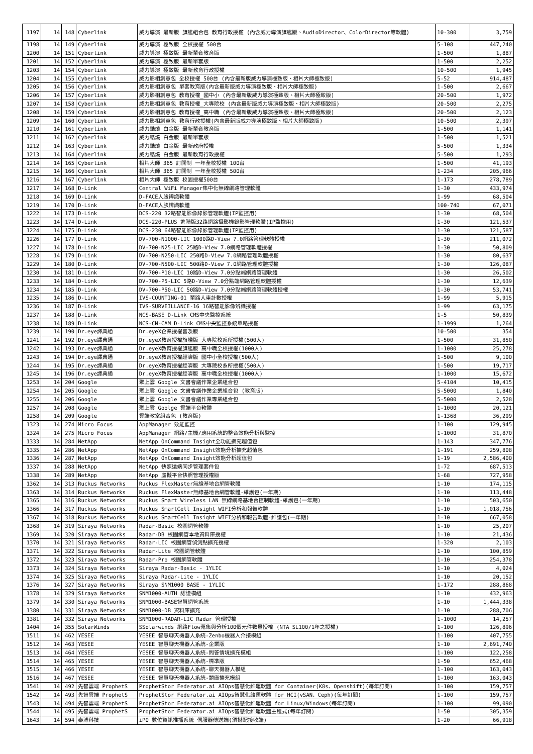| 1197 | 14 | 148 | Cyberlink | 威力導演 最新版 旗艦組合包 教育行政授權 (內含威力導演旗艦版、AudioDirector、ColorDirector等軟體) | 10-300 | 3,759 |
| 1198 | 14 | 149 | Cyberlink | 威力導演 極致版 全校授權 500台 | 5-108 | 447,240 |
| 1200 | 14 | 151 | Cyberlink | 威力導演 極致版 最新單套教育版 | 1-500 | 1,887 |
| 1201 | 14 | 152 | Cyberlink | 威力導演 極致版 最新單套版 | 1-500 | 2,252 |
| 1203 | 14 | 154 | Cyberlink | 威力導演 極致版 最新教育行政授權 | 10-500 | 1,945 |
| 1204 | 14 | 155 | Cyberlink | 威力影相創意包 全校授權 500台 (內含最新版威力導演極致版、相片大師極致版) | 5-52 | 914,487 |
| 1205 | 14 | 156 | Cyberlink | 威力影相創意包 單套教育版(內含最新版威力導演極致版、相片大師極致版) | 1-500 | 2,667 |
| 1206 | 14 | 157 | Cyberlink | 威力影相創意包 教育授權_國中小 (內含最新版威力導演極致版、相片大師極致版) | 20-500 | 1,972 |
| 1207 | 14 | 158 | Cyberlink | 威力影相創意包 教育授權_大專院校 (內含最新版威力導演極致版、相片大師極致版) | 20-500 | 2,275 |
| 1208 | 14 | 159 | Cyberlink | 威力影相創意包 教育授權_高中職 (內含最新版威力導演極致版、相片大師極致版) | 20-500 | 2,123 |
| 1209 | 14 | 160 | Cyberlink | 威力影相創意包 教育行政授權(內含最新版威力導演極致版、相片大師極致版) | 10-500 | 2,397 |
| 1210 | 14 | 161 | Cyberlink | 威力酷燒 白金版 最新單套教育版 | 1-500 | 1,141 |
| 1211 | 14 | 162 | Cyberlink | 威力酷燒 白金版 最新單套版 | 1-500 | 1,521 |
| 1212 | 14 | 163 | Cyberlink | 威力酷燒 白金版 最新政府授權 | 5-500 | 1,334 |
| 1213 | 14 | 164 | Cyberlink | 威力酷燒 白金版 最新教育行政授權 | 5-500 | 1,293 |
| 1214 | 14 | 165 | Cyberlink | 相片大師 365 訂閱制 一年全校授權 100台 | 1-500 | 41,193 |
| 1215 | 14 | 166 | Cyberlink | 相片大師 365 訂閱制 一年全校授權 500台 | 1-234 | 205,966 |
| 1216 | 14 | 167 | Cyberlink | 相片大師 極致版 校園授權500台 | 1-173 | 278,789 |
| 1217 | 14 | 168 | D-Link | Central WiFi Manager集中化無線網路管理軟體 | 1-30 | 433,974 |
| 1218 | 14 | 169 | D-Link | D-FACE人臉辨識軟體 | 1-99 | 68,504 |
| 1219 | 14 | 170 | D-Link | D-FACE人臉辨識軟體 | 100-740 | 67,071 |
| 1222 | 14 | 173 | D-Link | DCS-220 32路智能影像錄影管理軟體(IP監控用) | 1-30 | 68,504 |
| 1223 | 14 | 174 | D-Link | DCS-220-PLUS 進階版32路網路攝影機錄影管理軟體(IP監控用) | 1-30 | 121,537 |
| 1224 | 14 | 175 | D-Link | DCS-230 64路智能影像錄影管理軟體(IP監控用) | 1-30 | 121,587 |
| 1226 | 14 | 177 | D-Link | DV-700-N1000-LIC 1000路D-View 7.0網路管理軟體授權 | 1-30 | 211,072 |
| 1227 | 14 | 178 | D-Link | DV-700-N25-LIC 25路D-View 7.0網路管理軟體授權 | 1-30 | 50,809 |
| 1228 | 14 | 179 | D-Link | DV-700-N250-LIC 250路D-View 7.0網路管理軟體授權 | 1-30 | 80,637 |
| 1229 | 14 | 180 | D-Link | DV-700-N500-LIC 500路D-View 7.0網路管理軟體授權 | 1-30 | 126,087 |
| 1230 | 14 | 181 | D-Link | DV-700-P10-LIC 10路D-View 7.0分點端網路管理軟體 | 1-30 | 26,502 |
| 1233 | 14 | 184 | D-Link | DV-700-P5-LIC 5路D-View 7.0分點端網路管理軟體授權 | 1-30 | 12,639 |
| 1234 | 14 | 185 | D-Link | DV-700-P50-LIC 50路D-View 7.0分點端網路管理軟體授權 | 1-30 | 53,741 |
| 1235 | 14 | 186 | D-Link | IVS-COUNTING-01 單路人車計數授權 | 1-99 | 5,915 |
| 1236 | 14 | 187 | D-Link | IVS-SURVEILLANCE-16 16路智能影像辨識授權 | 1-99 | 63,175 |
| 1237 | 14 | 188 | D-Link | NCS-BASE D-Link CMS中央監控系統 | 1-5 | 50,839 |
| 1238 | 14 | 189 | D-Link | NCS-CN-CAM D-Link CMS中央監控系統單路授權 | 1-1999 | 1,264 |
| 1239 | 14 | 190 | Dr.eye譯典通 | Dr.eyeX企業授權普及版 | 10-500 | 354 |
| 1241 | 14 | 192 | Dr.eye譯典通 | Dr.eyeX教育授權旗艦版 大專院校系所授權(500人) | 1-500 | 31,850 |
| 1242 | 14 | 193 | Dr.eye譯典通 | Dr.eyeX教育授權旗艦版 高中職全校授權(1000人) | 1-1000 | 25,278 |
| 1243 | 14 | 194 | Dr.eye譯典通 | Dr.eyeX教育授權經濟版 國中小全校授權(500人) | 1-500 | 9,100 |
| 1244 | 14 | 195 | Dr.eye譯典通 | Dr.eyeX教育授權經濟版 大專院校系所授權(500人) | 1-500 | 19,717 |
| 1245 | 14 | 196 | Dr.eye譯典通 | Dr.eyeX教育授權經濟版 高中職全校授權(1000人) | 1-1000 | 15,672 |
| 1253 | 14 | 204 | Google | 聚上雲 Google 文書會議作業企業組合包 | 5-4104 | 10,415 |
| 1254 | 14 | 205 | Google | 聚上雲 Google 文書會議作業企業組合包 (教育版) | 5-5000 | 1,840 |
| 1255 | 14 | 206 | Google | 聚上雲 Google 文書會議作業專業組合包 | 5-5000 | 2,528 |
| 1257 | 14 | 208 | Google | 聚上雲 Goolge 雲端平台軟體 | 1-1000 | 20,121 |
| 1258 | 14 | 209 | Google | 雲端教室組合包 (教育版) | 1-1368 | 36,299 |
| 1323 | 14 | 274 | Micro Focus | AppManager 效能監控 | 1-100 | 129,945 |
| 1324 | 14 | 275 | Micro Focus | AppManager 網路/主機/應用系統的整合效能分析與監控 | 1-1000 | 31,870 |
| 1333 | 14 | 284 | NetApp | NetApp OnCommand Insight全功能擴充超值包 | 1-143 | 347,776 |
| 1335 | 14 | 286 | NetApp | NetApp OnCommand Insight效能分析擴充超值包 | 1-191 | 259,808 |
| 1336 | 14 | 287 | NetApp | NetApp OnCommand Insight效能分析超值包 | 1-19 | 2,586,400 |
| 1337 | 14 | 288 | NetApp | NetApp 快照遠端同步管理套件包 | 1-72 | 687,513 |
| 1338 | 14 | 289 | NetApp | NetApp 虛擬平台快照管理授權版 | 1-68 | 727,958 |
| 1362 | 14 | 313 | Ruckus Networks | Ruckus FlexMaster無線基地台網管軟體 | 1-10 | 174,115 |
| 1363 | 14 | 314 | Ruckus Networks | Ruckus FlexMaster無線基地台網管軟體-維護包(一年期) | 1-10 | 113,448 |
| 1365 | 14 | 316 | Ruckus Networks | Ruckus Smart Wireless LAN 無線網路基地台控制軟體-維護包(一年期) | 1-10 | 503,650 |
| 1366 | 14 | 317 | Ruckus Networks | Ruckus SmartCell Insight WIFI分析和報告軟體 | 1-10 | 1,018,756 |
| 1367 | 14 | 318 | Ruckus Networks | Ruckus SmartCell Insight WIFI分析和報告軟體-維護包(一年期) | 1-10 | 667,058 |
| 1368 | 14 | 319 | Siraya Networks | Radar-Basic 校園網管軟體 | 1-10 | 25,207 |
| 1369 | 14 | 320 | Siraya Networks | Radar-DB 校園網管本地資料庫授權 | 1-10 | 21,436 |
| 1370 | 14 | 321 | Siraya Networks | Radar-LIC 校園網管偵測點擴充授權 | 1-320 | 2,103 |
| 1371 | 14 | 322 | Siraya Networks | Radar-Lite 校園網管軟體 | 1-10 | 100,859 |
| 1372 | 14 | 323 | Siraya Networks | Radar-Pro 校園網管軟體 | 1-10 | 254,378 |
| 1373 | 14 | 324 | Siraya Networks | Siraya Radar-Basic - 1YLIC | 1-10 | 4,024 |
| 1374 | 14 | 325 | Siraya Networks | Siraya Radar-Lite - 1YLIC | 1-10 | 20,152 |
| 1376 | 14 | 327 | Siraya Networks | Siraya SNM1000 BASE - 1YLIC | 1-172 | 288,868 |
| 1378 | 14 | 329 | Siraya Networks | SNM1000-AUTH 認證模組 | 1-10 | 432,963 |
| 1379 | 14 | 330 | Siraya Networks | SNM1000-BASE智慧網管系統 | 1-10 | 1,444,338 |
| 1380 | 14 | 331 | Siraya Networks | SNM1000-DB 資料庫擴充 | 1-10 | 288,706 |
| 1381 | 14 | 332 | Siraya Networks | SNM1000-RADAR-LIC Radar 管理授權 | 1-1000 | 14,257 |
| 1404 | 14 | 355 | SolarWinds | SSolarwinds 網路Flow蒐集與分析100個元件數量授權 (NTA SL100/1年之授權) | 1-100 | 126,896 |
| 1511 | 14 | 462 | YESEE | YESEE 智慧聊天機器人系統-Zenbo機器人介接模組 | 1-100 | 407,755 |
| 1512 | 14 | 463 | YESEE | YESEE 智慧聊天機器人系統-企業版 | 1-10 | 2,691,740 |
| 1513 | 14 | 464 | YESEE | YESEE 智慧聊天機器人系統-問答情境擴充模組 | 1-100 | 122,258 |
| 1514 | 14 | 465 | YESEE | YESEE 智慧聊天機器人系統-標準版 | 1-50 | 652,468 |
| 1515 | 14 | 466 | YESEE | YESEE 智慧聊天機器人系統-聊天機器人模組 | 1-100 | 163,043 |
| 1516 | 14 | 467 | YESEE | YESEE 智慧聊天機器人系統-題庫擴充模組 | 1-100 | 163,043 |
| 1541 | 14 | 492 | 先智雲端 ProphetS | ProphetStor Federator.ai AIOps智慧化維運軟體 for Container(K8s、Openshift)(每年訂閱) | 1-100 | 159,757 |
| 1542 | 14 | 493 | 先智雲端 ProphetS | ProphetStor Federator.ai AIOps智慧化維運軟體 for HCI(vSAN、Ceph)(每年訂閱) | 1-100 | 159,757 |
| 1543 | 14 | 494 | 先智雲端 ProphetS | ProphetStor Federator.ai AIOps智慧化維運軟體 for Linux/Windows(每年訂閱) | 1-100 | 99,090 |
| 1544 | 14 | 495 | 先智雲端 ProphetS | ProphetStor Federator.ai AIOps智慧化維運軟體主程式(每年訂閱) | 1-50 | 305,359 |
| 1643 | 14 | 594 | 泰溥科技 | iPO 數位資訊推播系統 伺服器傳送端(須搭配接收端) | 1-20 | 66,918 |